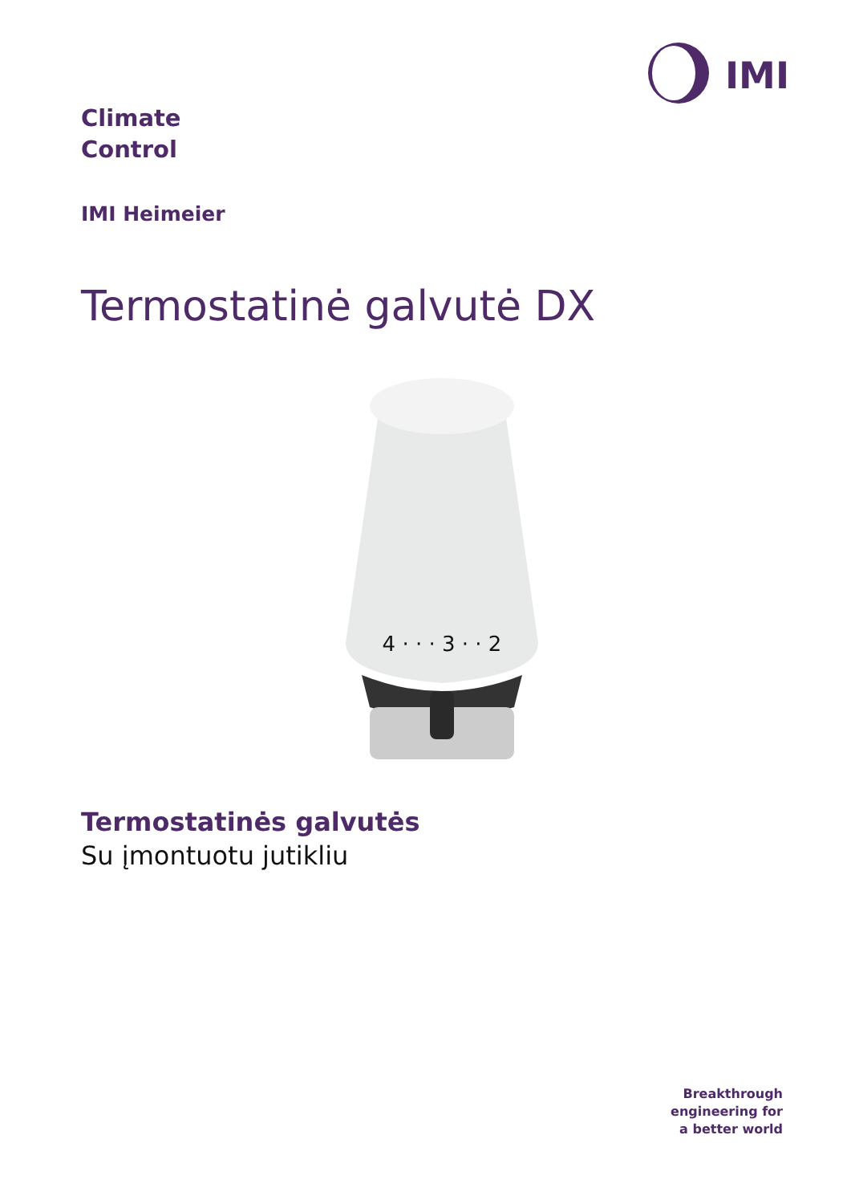IMI
Climate
Control
IMI Heimeier
Termostatinė galvutė DX
4 · · · 3 · · 2
Termostatinės galvutės
Su įmontuotu jutikliu
Breakthrough
engineering for
a better world